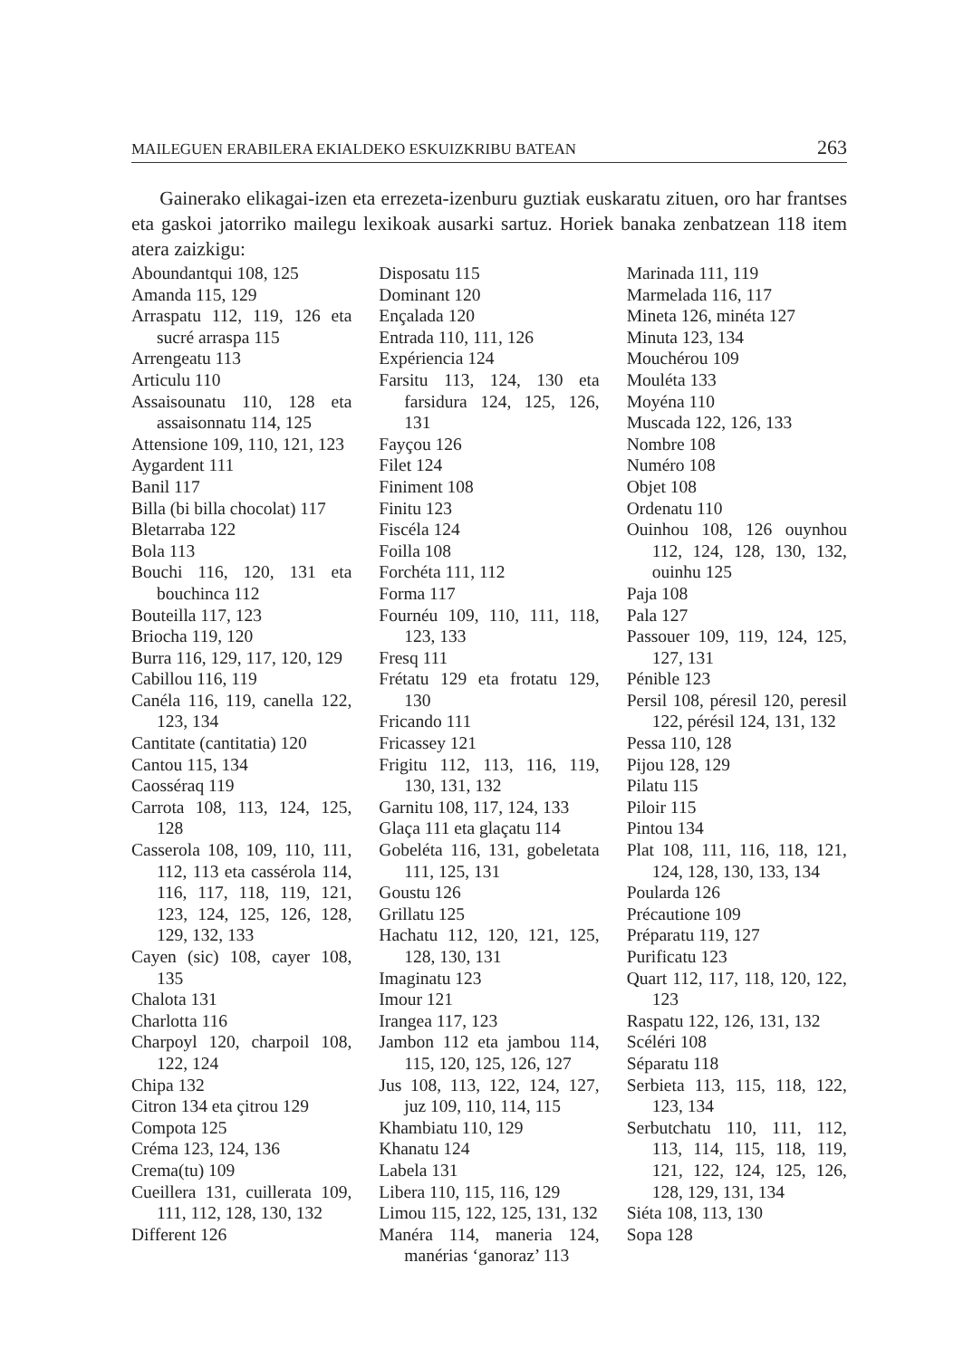MAILEGUEN ERABILERA EKIALDEKO ESKUIZKRIBU BATEAN 263
Gainerako elikagai-izen eta errezeta-izenburu guztiak euskaratu zituen, oro har frantses eta gaskoi jatorriko mailegu lexikoak ausarki sartuz. Horiek banaka zenbatzean 118 item atera zaizkigu:
Aboundantqui 108, 125
Amanda 115, 129
Arraspatu 112, 119, 126 eta sucré arraspa 115
Arrengeatu 113
Articulu 110
Assaisounatu 110, 128 eta assaisonnatu 114, 125
Attensione 109, 110, 121, 123
Aygardent 111
Banil 117
Billa (bi billa chocolat) 117
Bletarraba 122
Bola 113
Bouchi 116, 120, 131 eta bouchinca 112
Bouteilla 117, 123
Briocha 119, 120
Burra 116, 129, 117, 120, 129
Cabillou 116, 119
Canéla 116, 119, canella 122, 123, 134
Cantitate (cantitatia) 120
Cantou 115, 134
Caosséraq 119
Carrota 108, 113, 124, 125, 128
Casserola 108, 109, 110, 111, 112, 113 eta cassérola 114, 116, 117, 118, 119, 121, 123, 124, 125, 126, 128, 129, 132, 133
Cayen (sic) 108, cayer 108, 135
Chalota 131
Charlotta 116
Charpoyl 120, charpoil 108, 122, 124
Chipa 132
Citron 134 eta çitrou 129
Compota 125
Créma 123, 124, 136
Crema(tu) 109
Cueillera 131, cuillerata 109, 111, 112, 128, 130, 132
Different 126
Disposatu 115
Dominant 120
Ençalada 120
Entrada 110, 111, 126
Expériencia 124
Farsitu 113, 124, 130 eta farsidura 124, 125, 126, 131
Fayçou 126
Filet 124
Finiment 108
Finitu 123
Fiscéla 124
Foilla 108
Forchéta 111, 112
Forma 117
Fournéu 109, 110, 111, 118, 123, 133
Fresq 111
Frétatu 129 eta frotatu 129, 130
Fricando 111
Fricassey 121
Frigitu 112, 113, 116, 119, 130, 131, 132
Garnitu 108, 117, 124, 133
Glaça 111 eta glaçatu 114
Gobeléta 116, 131, gobeletata 111, 125, 131
Goustu 126
Grillatu 125
Hachatu 112, 120, 121, 125, 128, 130, 131
Imaginatu 123
Imour 121
Irangea 117, 123
Jambon 112 eta jambou 114, 115, 120, 125, 126, 127
Jus 108, 113, 122, 124, 127, juz 109, 110, 114, 115
Khambiatu 110, 129
Khanatu 124
Labela 131
Libera 110, 115, 116, 129
Limou 115, 122, 125, 131, 132
Manéra 114, maneria 124, manérias ‘ganoraz’ 113
Marinada 111, 119
Marmelada 116, 117
Mineta 126, minéta 127
Minuta 123, 134
Mouchérou 109
Mouléta 133
Moyéna 110
Muscada 122, 126, 133
Nombre 108
Numéro 108
Objet 108
Ordenatu 110
Ouinhou 108, 126 ouynhou 112, 124, 128, 130, 132, ouinhu 125
Paja 108
Pala 127
Passouer 109, 119, 124, 125, 127, 131
Pénible 123
Persil 108, péresil 120, peresil 122, pérésil 124, 131, 132
Pessa 110, 128
Pijou 128, 129
Pilatu 115
Piloir 115
Pintou 134
Plat 108, 111, 116, 118, 121, 124, 128, 130, 133, 134
Poularda 126
Précautione 109
Préparatu 119, 127
Purificatu 123
Quart 112, 117, 118, 120, 122, 123
Raspatu 122, 126, 131, 132
Scéléri 108
Séparatu 118
Serbieta 113, 115, 118, 122, 123, 134
Serbutchatu 110, 111, 112, 113, 114, 115, 118, 119, 121, 122, 124, 125, 126, 128, 129, 131, 134
Siéta 108, 113, 130
Sopa 128